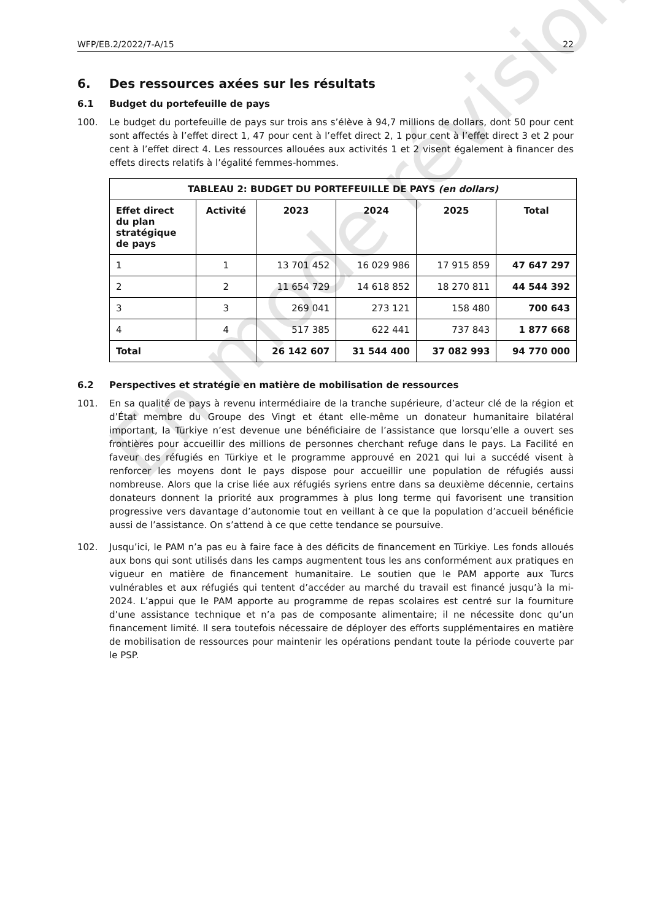WFP/EB.2/2022/7-A/15 22
6. Des ressources axées sur les résultats
6.1 Budget du portefeuille de pays
100. Le budget du portefeuille de pays sur trois ans s’élève à 94,7 millions de dollars, dont 50 pour cent sont affectés à l’effet direct 1, 47 pour cent à l’effet direct 2, 1 pour cent à l’effet direct 3 et 2 pour cent à l’effet direct 4. Les ressources allouées aux activités 1 et 2 visent également à financer des effets directs relatifs à l’égalité femmes-hommes.
| TABLEAU 2: BUDGET DU PORTEFEUILLE DE PAYS (en dollars) | | | | | |
| --- | --- | --- | --- | --- | --- |
| Effet direct du plan stratégique de pays | Activité | 2023 | 2024 | 2025 | Total |
| 1 | 1 | 13 701 452 | 16 029 986 | 17 915 859 | 47 647 297 |
| 2 | 2 | 11 654 729 | 14 618 852 | 18 270 811 | 44 544 392 |
| 3 | 3 | 269 041 | 273 121 | 158 480 | 700 643 |
| 4 | 4 | 517 385 | 622 441 | 737 843 | 1 877 668 |
| Total | | 26 142 607 | 31 544 400 | 37 082 993 | 94 770 000 |
6.2 Perspectives et stratégie en matière de mobilisation de ressources
101. En sa qualité de pays à revenu intermédiaire de la tranche supérieure, d’acteur clé de la région et d’État membre du Groupe des Vingt et étant elle-même un donateur humanitaire bilatéral important, la Türkiye n’est devenue une bénéficiaire de l’assistance que lorsqu’elle a ouvert ses frontières pour accueillir des millions de personnes cherchant refuge dans le pays. La Facilité en faveur des réfugiés en Türkiye et le programme approuvé en 2021 qui lui a succédé visent à renforcer les moyens dont le pays dispose pour accueillir une population de réfugiés aussi nombreuse. Alors que la crise liée aux réfugiés syriens entre dans sa deuxième décennie, certains donateurs donnent la priorité aux programmes à plus long terme qui favorisent une transition progressive vers davantage d’autonomie tout en veillant à ce que la population d’accueil bénéficie aussi de l’assistance. On s’attend à ce que cette tendance se poursuive.
102. Jusqu’ici, le PAM n’a pas eu à faire face à des déficits de financement en Türkiye. Les fonds alloués aux bons qui sont utilisés dans les camps augmentent tous les ans conformément aux pratiques en vigueur en matière de financement humanitaire. Le soutien que le PAM apporte aux Turcs vulnérables et aux réfugiés qui tentent d’accéder au marché du travail est financé jusqu’à la mi-2024. L’appui que le PAM apporte au programme de repas scolaires est centré sur la fourniture d’une assistance technique et n’a pas de composante alimentaire; il ne nécessite donc qu’un financement limité. Il sera toutefois nécessaire de déployer des efforts supplémentaires en matière de mobilisation de ressources pour maintenir les opérations pendant toute la période couverte par le PSP.
En mode révision